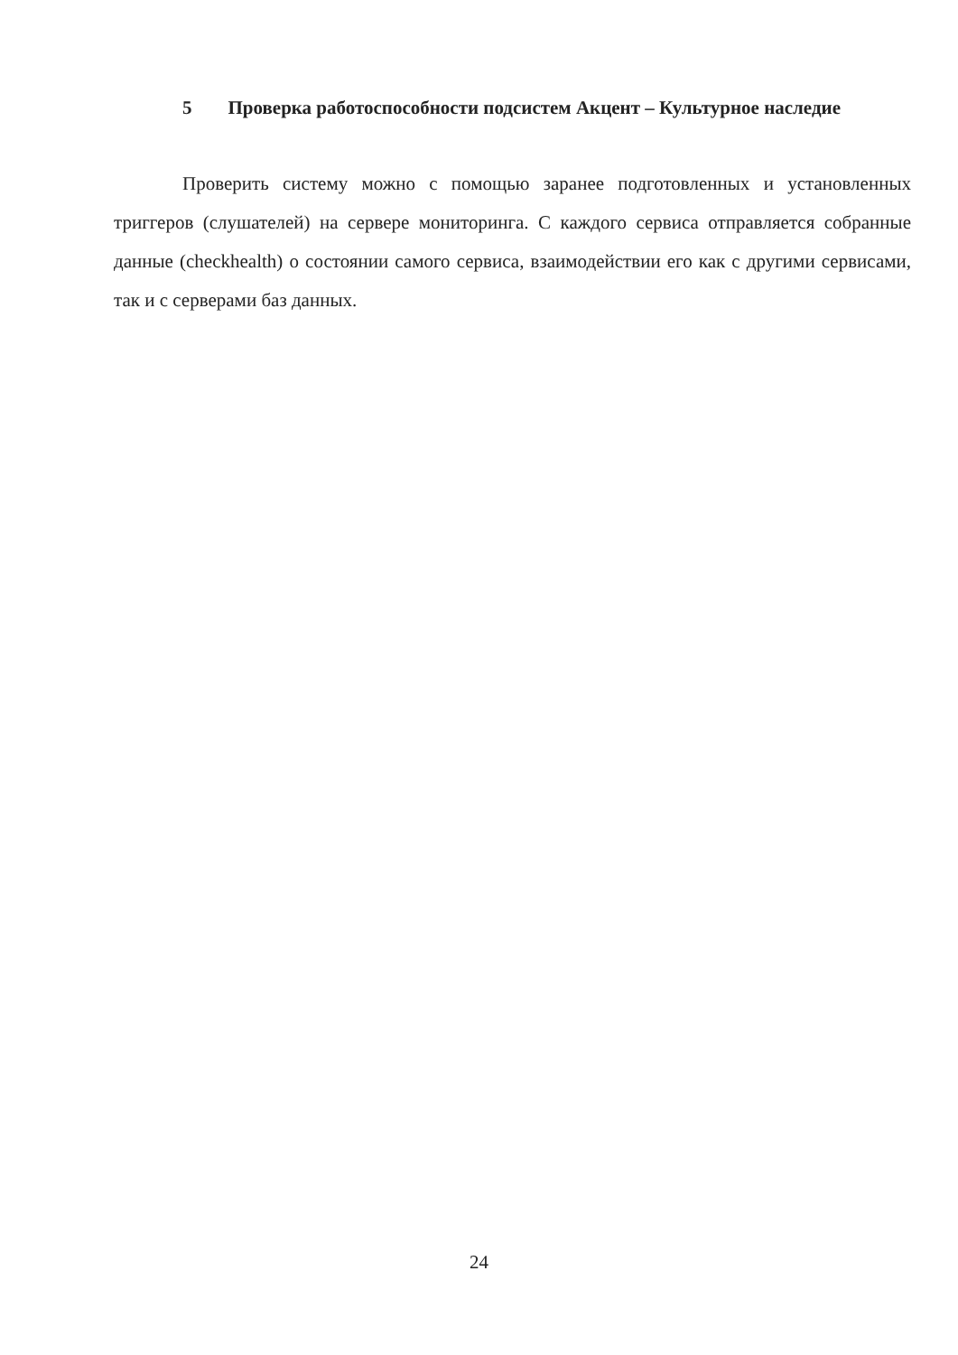5 Проверка работоспособности подсистем Акцент – Культурное наследие
Проверить систему можно с помощью заранее подготовленных и установленных триггеров (слушателей) на сервере мониторинга. С каждого сервиса отправляется собранные данные (checkhealth) о состоянии самого сервиса, взаимодействии его как с другими сервисами, так и с серверами баз данных.
24